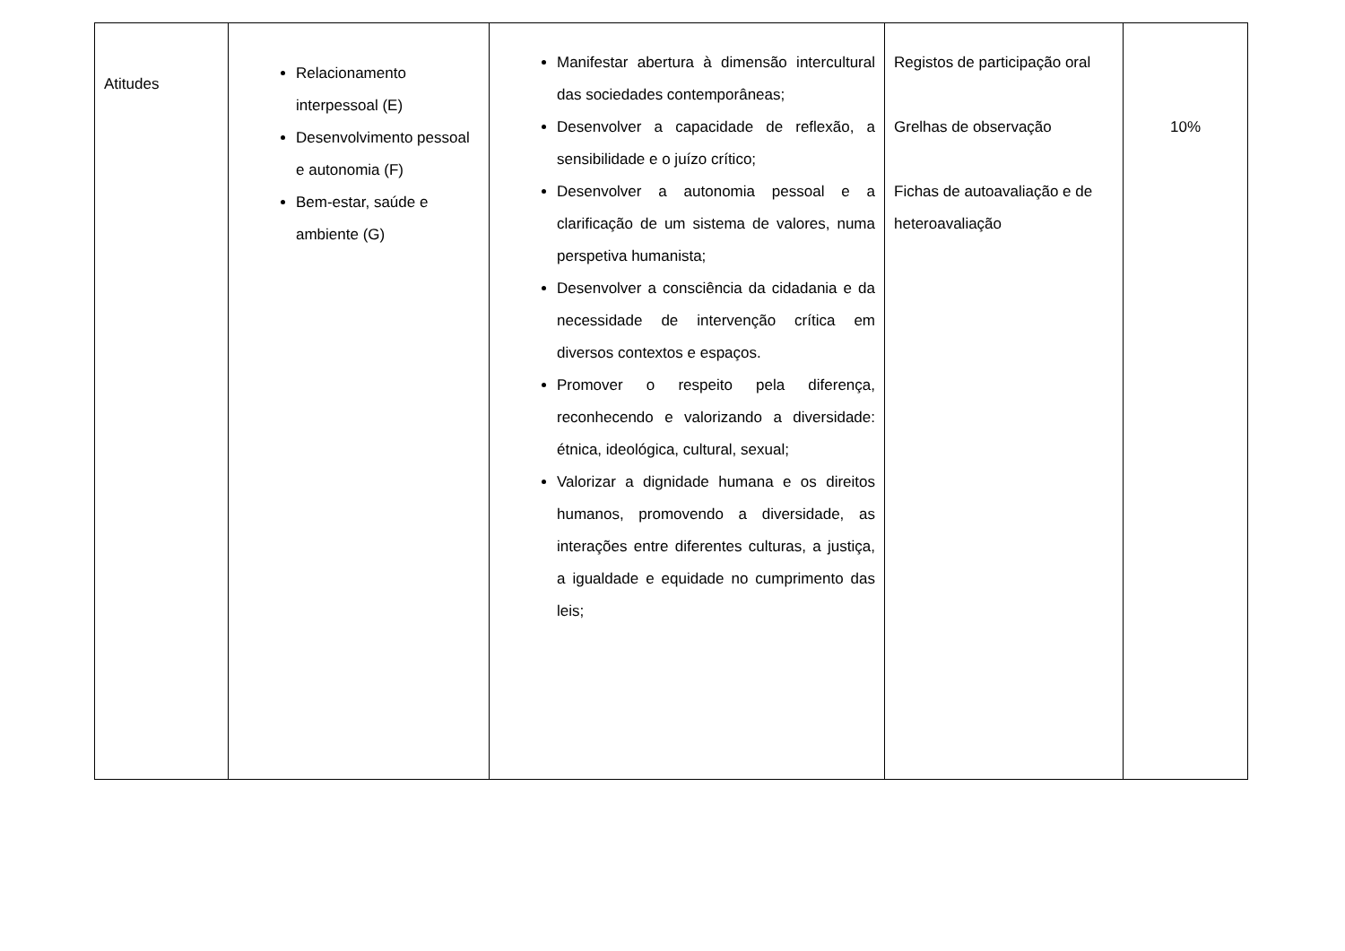| Atitudes | Relacionamento interpessoal (E) Desenvolvimento pessoal e autonomia (F) Bem-estar, saúde e ambiente (G) | Manifestar abertura à dimensão intercultural das sociedades contemporâneas; Desenvolver a capacidade de reflexão, a sensibilidade e o juízo crítico; Desenvolver a autonomia pessoal e a clarificação de um sistema de valores, numa perspetiva humanista; Desenvolver a consciência da cidadania e da necessidade de intervenção crítica em diversos contextos e espaços. Promover o respeito pela diferença, reconhecendo e valorizando a diversidade: étnica, ideológica, cultural, sexual; Valorizar a dignidade humana e os direitos humanos, promovendo a diversidade, as interações entre diferentes culturas, a justiça, a igualdade e equidade no cumprimento das leis; | Registos de participação oral Grelhas de observação Fichas de autoavaliação e de heteroavaliação | 10% |